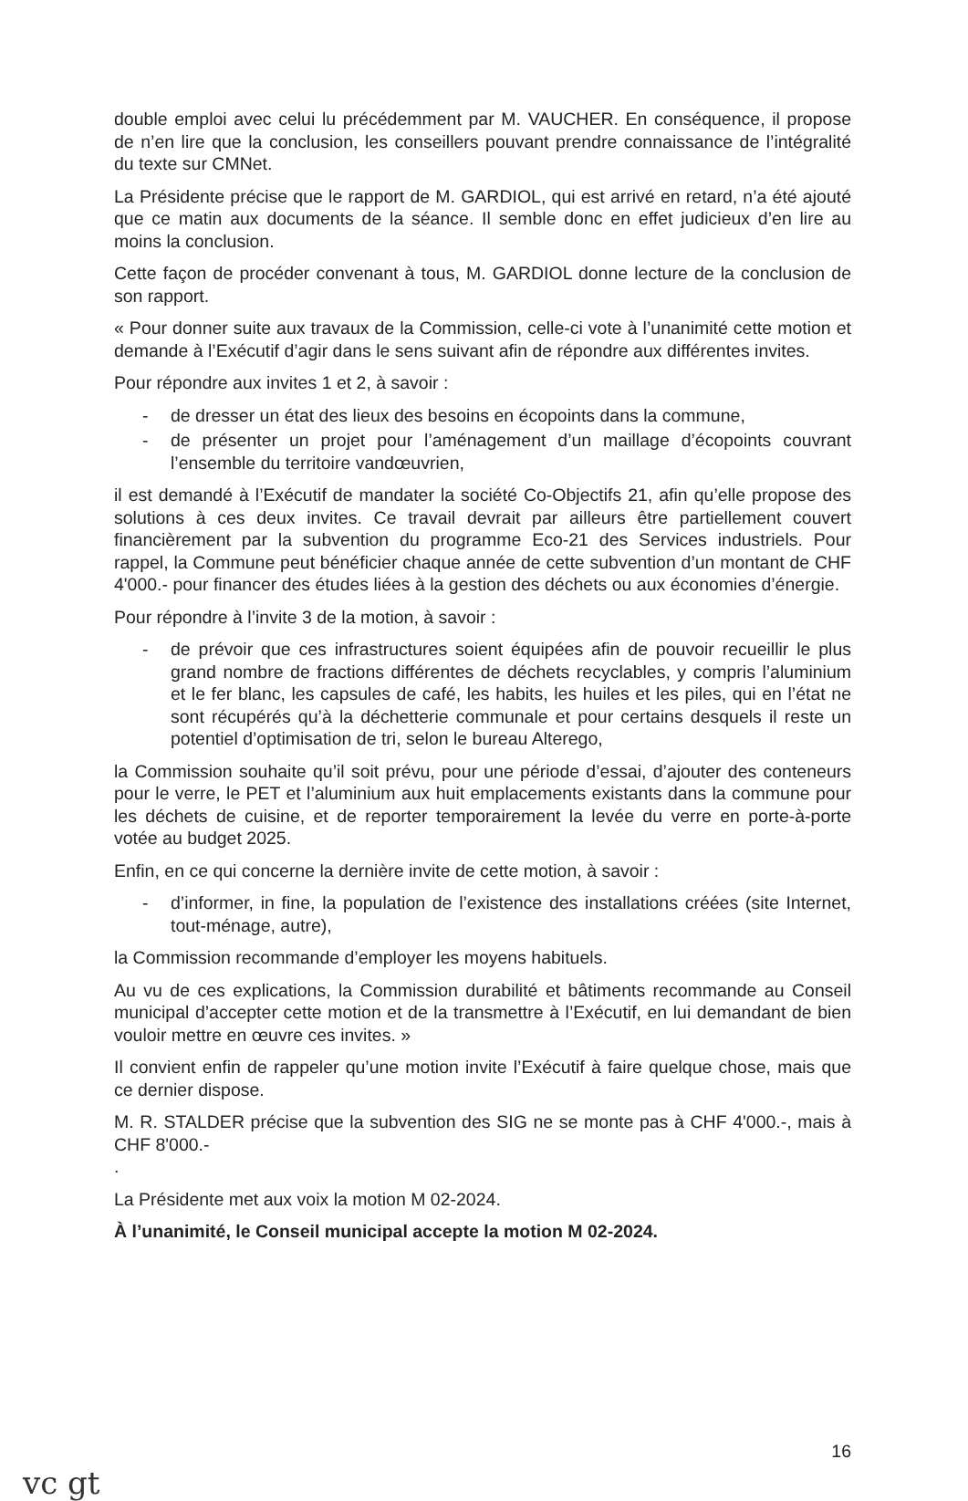double emploi avec celui lu précédemment par M. VAUCHER. En conséquence, il propose de n’en lire que la conclusion, les conseillers pouvant prendre connaissance de l’intégralité du texte sur CMNet.
La Présidente précise que le rapport de M. GARDIOL, qui est arrivé en retard, n’a été ajouté que ce matin aux documents de la séance. Il semble donc en effet judicieux d’en lire au moins la conclusion.
Cette façon de procéder convenant à tous, M. GARDIOL donne lecture de la conclusion de son rapport.
« Pour donner suite aux travaux de la Commission, celle-ci vote à l’unanimité cette motion et demande à l’Exécutif d’agir dans le sens suivant afin de répondre aux différentes invites.
Pour répondre aux invites 1 et 2, à savoir :
- de dresser un état des lieux des besoins en écopoints dans la commune,
- de présenter un projet pour l’aménagement d’un maillage d’écopoints couvrant l’ensemble du territoire vandœuvrien,
il est demandé à l’Exécutif de mandater la société Co-Objectifs 21, afin qu’elle propose des solutions à ces deux invites. Ce travail devrait par ailleurs être partiellement couvert financièrement par la subvention du programme Eco-21 des Services industriels. Pour rappel, la Commune peut bénéficier chaque année de cette subvention d’un montant de CHF 4'000.- pour financer des études liées à la gestion des déchets ou aux économies d’énergie.
Pour répondre à l’invite 3 de la motion, à savoir :
- de prévoir que ces infrastructures soient équipées afin de pouvoir recueillir le plus grand nombre de fractions différentes de déchets recyclables, y compris l’aluminium et le fer blanc, les capsules de café, les habits, les huiles et les piles, qui en l’état ne sont récupérés qu’à la déchetterie communale et pour certains desquels il reste un potentiel d’optimisation de tri, selon le bureau Alterego,
la Commission souhaite qu’il soit prévu, pour une période d’essai, d’ajouter des conteneurs pour le verre, le PET et l’aluminium aux huit emplacements existants dans la commune pour les déchets de cuisine, et de reporter temporairement la levée du verre en porte-à-porte votée au budget 2025.
Enfin, en ce qui concerne la dernière invite de cette motion, à savoir :
- d’informer, in fine, la population de l’existence des installations créées (site Internet, tout-ménage, autre),
la Commission recommande d’employer les moyens habituels.
Au vu de ces explications, la Commission durabilité et bâtiments recommande au Conseil municipal d’accepter cette motion et de la transmettre à l’Exécutif, en lui demandant de bien vouloir mettre en œuvre ces invites. »
Il convient enfin de rappeler qu’une motion invite l’Exécutif à faire quelque chose, mais que ce dernier dispose.
M. R. STALDER précise que la subvention des SIG ne se monte pas à CHF 4'000.-, mais à CHF 8'000.-
.
La Présidente met aux voix la motion M 02-2024.
À l’unanimité, le Conseil municipal accepte la motion M 02-2024.
16
vc gt